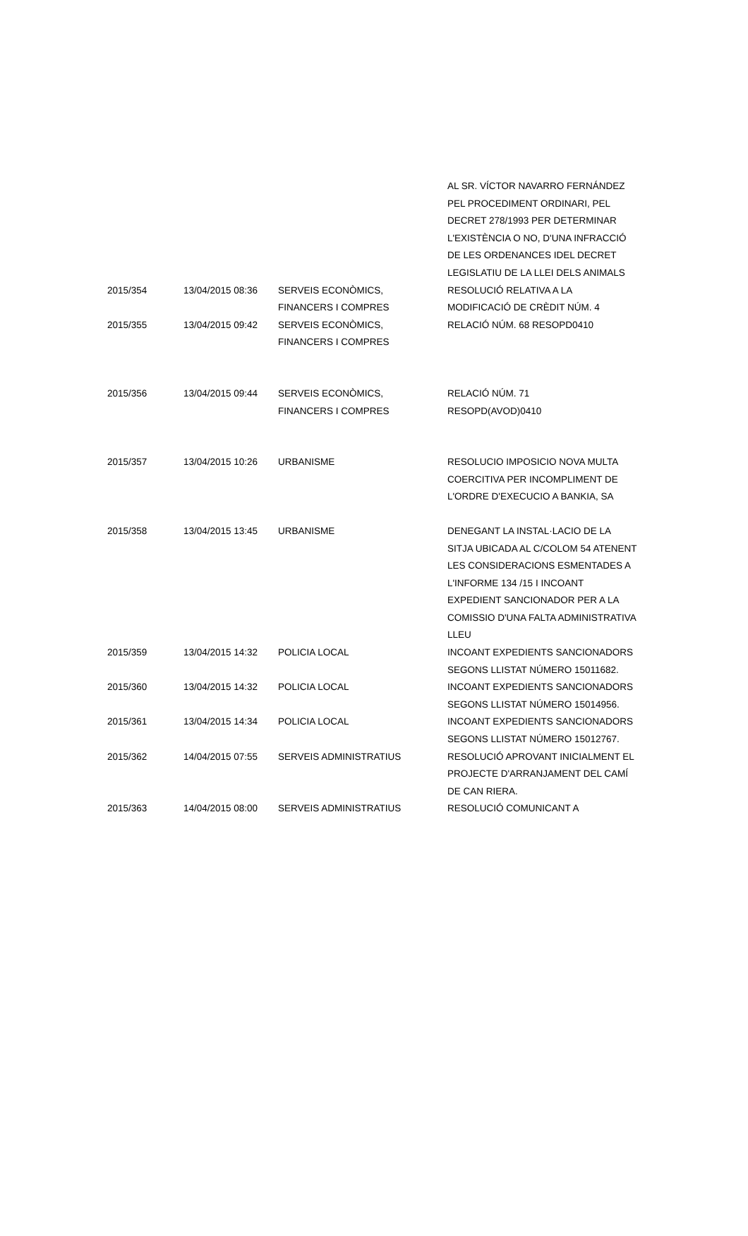| | | | AL SR. VÍCTOR NAVARRO FERNÁNDEZ PEL PROCEDIMENT ORDINARI, PEL DECRET 278/1993 PER DETERMINAR L'EXISTÈNCIA O NO, D'UNA INFRACCIÓ DE LES ORDENANCES IDEL DECRET LEGISLATIU DE LA LLEI DELS ANIMALS |
| 2015/354 | 13/04/2015 08:36 | SERVEIS ECONÒMICS, FINANCERS I COMPRES | RESOLUCIÓ RELATIVA A LA MODIFICACIÓ DE CRÈDIT NÚM. 4 |
| 2015/355 | 13/04/2015 09:42 | SERVEIS ECONÒMICS, FINANCERS I COMPRES | RELACIÓ NÚM. 68 RESOPD0410 |
| 2015/356 | 13/04/2015 09:44 | SERVEIS ECONÒMICS, FINANCERS I COMPRES | RELACIÓ NÚM. 71 RESOPD(AVOD)0410 |
| 2015/357 | 13/04/2015 10:26 | URBANISME | RESOLUCIO IMPOSICIO NOVA MULTA COERCITIVA PER INCOMPLIMENT DE L'ORDRE D'EXECUCIO A BANKIA, SA |
| 2015/358 | 13/04/2015 13:45 | URBANISME | DENEGANT LA INSTAL·LACIO DE LA SITJA UBICADA AL C/COLOM 54 ATENENT LES CONSIDERACIONS ESMENTADES A L'INFORME 134 /15 I INCOANT EXPEDIENT SANCIONADOR PER A LA COMISSIO D'UNA FALTA ADMINISTRATIVA LLEU |
| 2015/359 | 13/04/2015 14:32 | POLICIA LOCAL | INCOANT EXPEDIENTS SANCIONADORS SEGONS LLISTAT NÚMERO 15011682. |
| 2015/360 | 13/04/2015 14:32 | POLICIA LOCAL | INCOANT EXPEDIENTS SANCIONADORS SEGONS LLISTAT NÚMERO 15014956. |
| 2015/361 | 13/04/2015 14:34 | POLICIA LOCAL | INCOANT EXPEDIENTS SANCIONADORS SEGONS LLISTAT NÚMERO 15012767. |
| 2015/362 | 14/04/2015 07:55 | SERVEIS ADMINISTRATIUS | RESOLUCIÓ APROVANT INICIALMENT EL PROJECTE D'ARRANJAMENT DEL CAMÍ DE CAN RIERA. |
| 2015/363 | 14/04/2015 08:00 | SERVEIS ADMINISTRATIUS | RESOLUCIÓ COMUNICANT A |